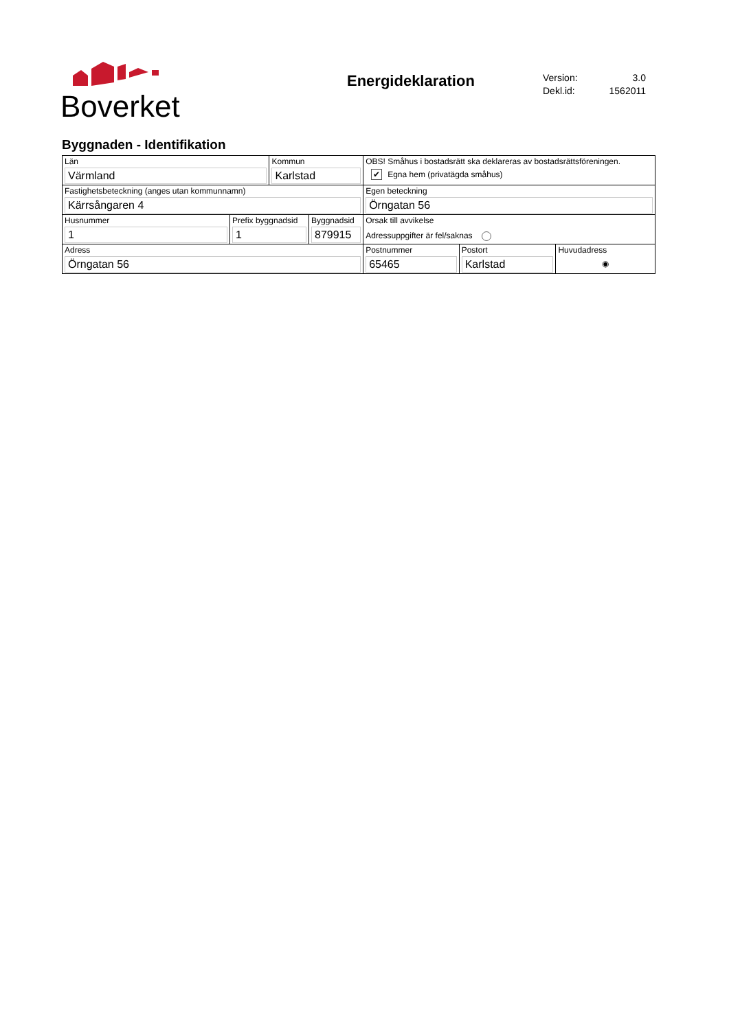Boverket
Energideklaration
Version: 3.0
Dekl.id: 1562011
Byggnaden - Identifikation
| Län Värmland | | Kommun Karlstad | | OBS! Småhus i bostadsrätt ska deklareras av bostadsrättsföreningen. ✔ Egna hem (privatägda småhus) | | |
| Fastighetsbeteckning (anges utan kommunnamn) Kärrsångaren 4 | | | | Egen beteckning Örngatan 56 | | |
| Husnummer 1 | Prefix byggnadsid 1 | | Byggnadsid 879915 | Orsak till avvikelse Adressuppgifter är fel/saknas | | |
| Adress Örngatan 56 | | | | Postnummer 65465 | Postort Karlstad | Huvudadress ◉ |